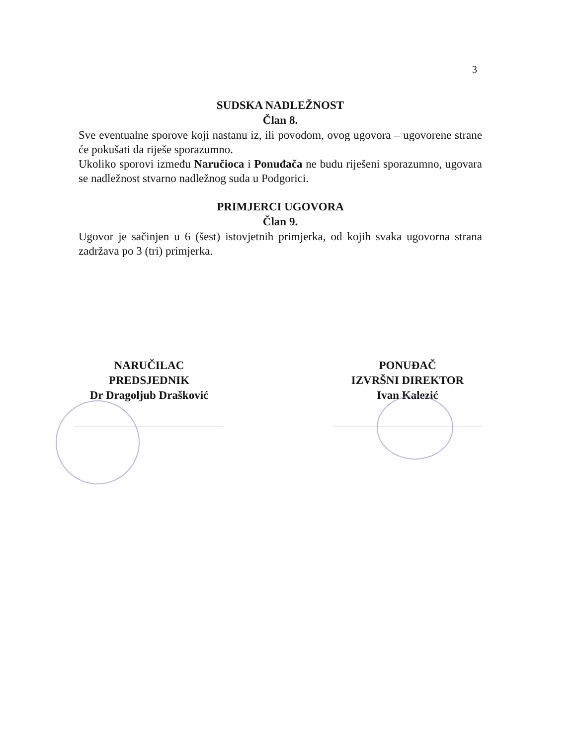3
SUDSKA NADLEŽNOST
Član 8.
Sve eventualne sporove koji nastanu iz, ili povodom, ovog ugovora – ugovorene strane će pokušati da riješe sporazumno.
Ukoliko sporovi između Naručioca i Ponuđača ne budu riješeni sporazumno, ugovara se nadležnost stvarno nadležnog suda u Podgorici.
PRIMJERCI UGOVORA
Član 9.
Ugovor je sačinjen u 6 (šest) istovjetnih primjerka, od kojih svaka ugovorna strana zadržava po 3 (tri) primjerka.
NARUČILAC
PREDSJEDNIK
Dr Dragoljub Drašković
PONUĐAČ
IZVRŠNI DIREKTOR
Ivan Kalezić